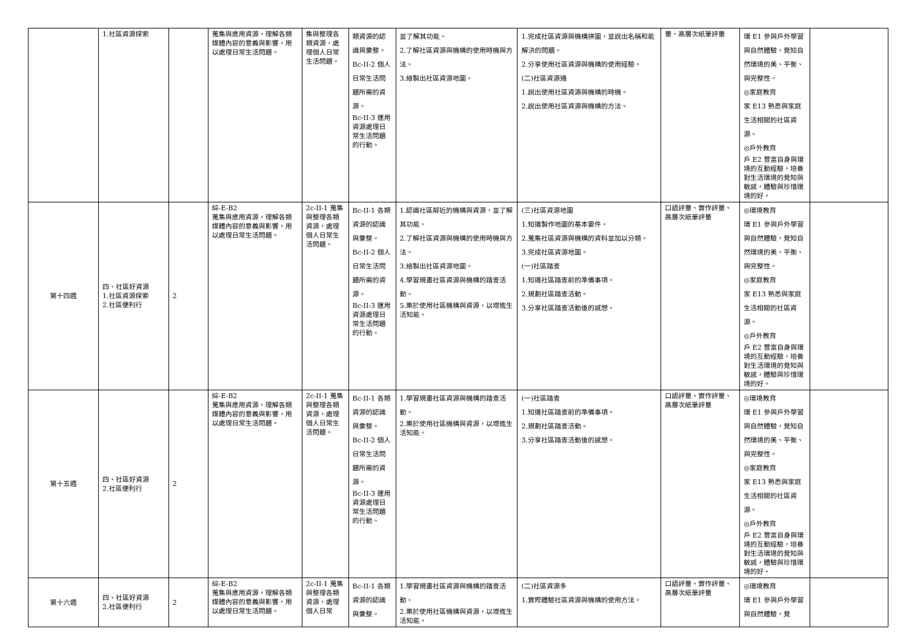| | 1.社區資源探索 | | 蒐集與應用資源，理解各類媒體內容的意義與影響，用以處理日常生活問題。 | 集與整理各類資源，處理個人日常生活問題。 | 類資源的認識與彙整。 Bc-II-2 個人日常生活問題所需的資源。 Bc-II-3 運用資源處理日常生活問題的行動。 | 並了解其功能。 2.了解社區資源與機構的使用時機與方法。 3.繪製出社區資源地圖。 | 1.完成社區資源與機構拼圖，並說出名稱和能解決的問題。 2.分享使用社區資源與機構的使用經驗。 (二)社區資源通 1.說出使用社區資源與機構的時機。 2.說出使用社區資源與機構的方法。 | 量、高層次紙筆評量 | 環 E1 參與戶外學習與自然體驗，覺知自然環境的美、平衡、與完整性。 ◎家庭教育 家 E13 熟悉與家庭生活相關的社區資源。 ◎戶外教育 戶 E2 豐富自身與環境的互動經驗，培養對生活環境的覺知與敏感，體驗與珍惜環境的好。 | |
| 第十四週 | 四、社區好資源 1.社區資源探索 2.社區便利行 | 2 | 綜-E-B2 蒐集與應用資源，理解各類媒體內容的意義與影響，用以處理日常生活問題。 | 2c-II-1 蒐集與整理各類資源，處理個人日常生活問題。 | Bc-II-1 各類資源的認識與彙整。 Bc-II-2 個人日常生活問題所需的資源。 Bc-II-3 運用資源處理日常生活問題的行動。 | 1.認識社區鄰近的機構與資源，並了解其功能。 2.了解社區資源與機構的使用時機與方法。 3.繪製出社區資源地圖。 4.學習規畫社區資源與機構的踏查活動。 5.樂於使用社區機構與資源，以增進生活知能。 | (三)社區資源地圖 1.知道製作地圖的基本要件。 2.蒐集社區資源與機構的資料並加以分類。 3.完成社區資源地圖。 (一)社區踏查 1.知道社區踏查前的準備事項。 2.規劃社區踏查活動。 3.分享社區踏查活動後的感想。 | 口語評量、實作評量、高層次紙筆評量 | ◎環境教育 環 E1 參與戶外學習與自然體驗，覺知自然環境的美、平衡、與完整性。 ◎家庭教育 家 E13 熟悉與家庭生活相關的社區資源。 ◎戶外教育 戶 E2 豐富自身與環境的互動經驗，培養對生活環境的覺知與敏感，體驗與珍惜環境的好。 | |
| 第十五週 | 四、社區好資源 2.社區便利行 | 2 | 綜-E-B2 蒐集與應用資源，理解各類媒體內容的意義與影響，用以處理日常生活問題。 | 2c-II-1 蒐集與整理各類資源，處理個人日常生活問題。 | Bc-II-1 各類資源的認識與彙整。 Bc-II-2 個人日常生活問題所需的資源。 Bc-II-3 運用資源處理日常生活問題的行動。 | 1.學習規畫社區資源與機構的踏查活動。 2.樂於使用社區機構與資源，以增進生活知能。 | (一)社區踏查 1.知道社區踏查前的準備事項。 2.規劃社區踏查活動。 3.分享社區踏查活動後的感想。 | 口語評量、實作評量、高層次紙筆評量 | ◎環境教育 環 E1 參與戶外學習與自然體驗，覺知自然環境的美、平衡、與完整性。 ◎家庭教育 家 E13 熟悉與家庭生活相關的社區資源。 ◎戶外教育 戶 E2 豐富自身與環境的互動經驗，培養對生活環境的覺知與敏感，體驗與珍惜環境的好。 | |
| 第十六週 | 四、社區好資源 2.社區便利行 | 2 | 綜-E-B2 蒐集與應用資源，理解各類媒體內容的意義與影響，用以處理日常生活問題。 | 2c-II-1 蒐集與整理各類資源，處理個人日常 | Bc-II-1 各類資源的認識與彙整。 | 1.學習規畫社區資源與機構的踏查活動。 2.樂於使用社區機構與資源，以增進生活知能。 | (二)社區資源多 1.實際體驗社區資源與機構的使用方法。 | 口語評量、實作評量、高層次紙筆評量 | ◎環境教育 環 E1 參與戶外學習與自然體驗，覺 | |